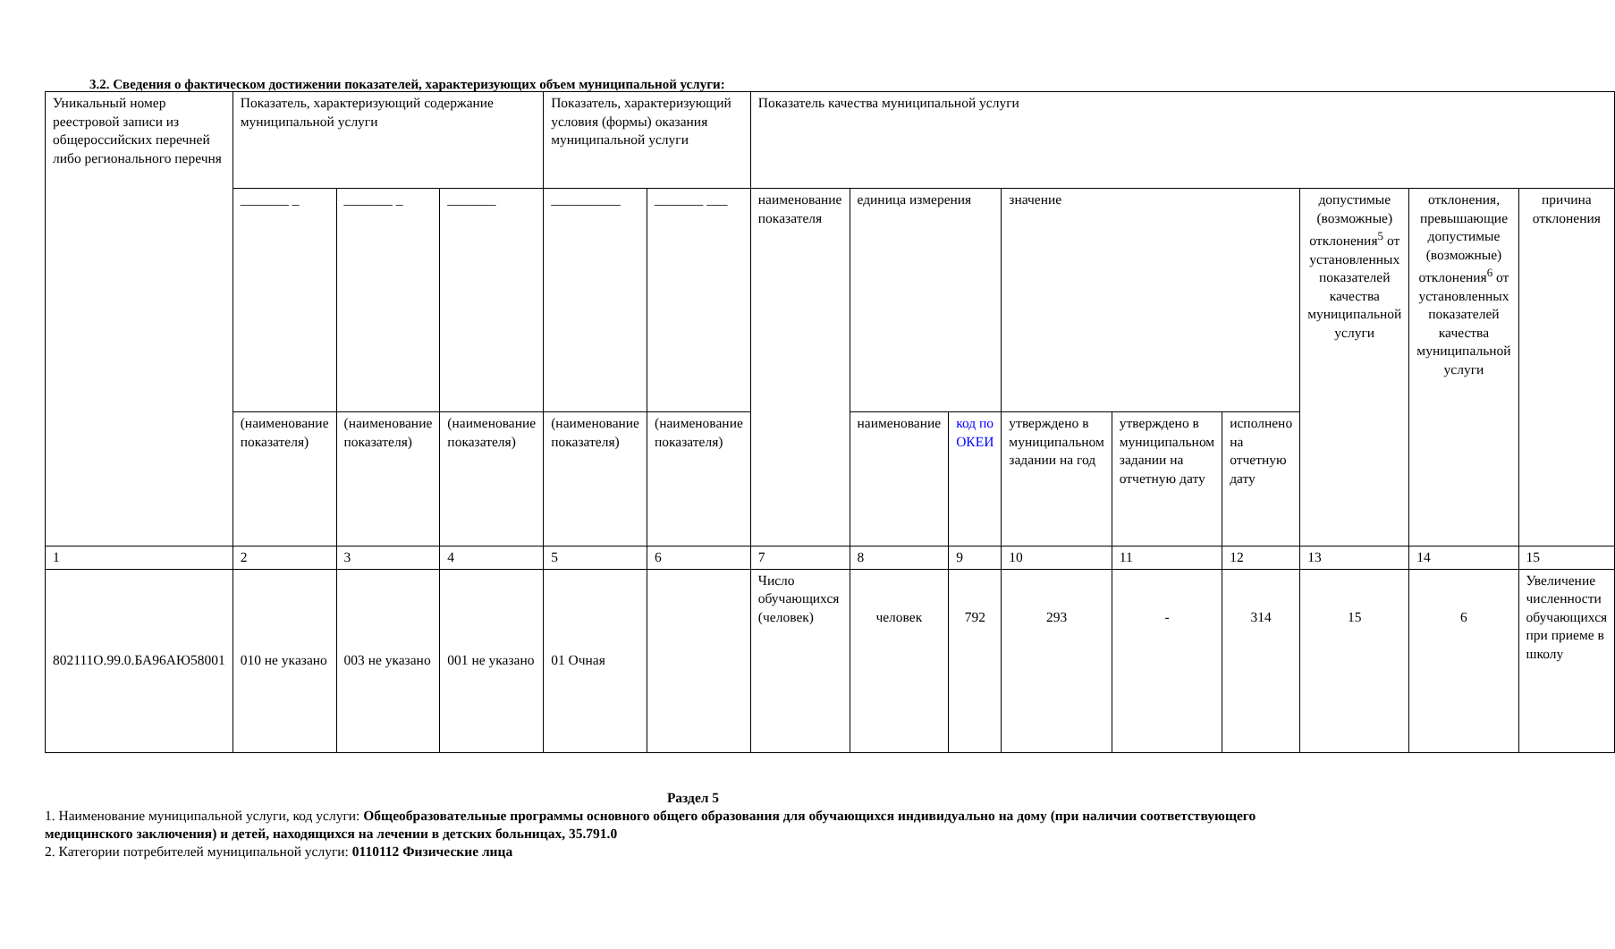3.2. Сведения о фактическом достижении показателей, характеризующих объем муниципальной услуги:
| Уникальный номер реестровой записи из общероссийских перечней либо регионального перечня | Показатель, характеризующий содержание муниципальной услуги | | | Показатель, характеризующий условия (формы) оказания муниципальной услуги | | Показатель качества муниципальной услуги | | | | | | | | |
| | _______ _ | _______ _ | _______ | __________ | _______ ___ | наименование показателя | единица измерения | | значение | | | допустимые (возможные) отклонения<sup>5</sup> от установленных показателей качества муниципальной услуги | отклонения, превышающие допустимые (возможные) отклонения<sup>6</sup> от установленных показателей качества муниципальной услуги | причина отклонения |
| | (наименование показателя) | (наименование показателя) | (наименование показателя) | (наименование показателя) | (наименование показателя) | | наименование | код по ОКЕИ | утверждено в муниципальном задании на год | утверждено в муниципальном задании на отчетную дату | исполнено на отчетную дату | | | |
| 1 | 2 | 3 | 4 | 5 | 6 | 7 | 8 | 9 | 10 | 11 | 12 | 13 | 14 | 15 |
| 802111О.99.0.БА96АЮ58001 | 010 не указано | 003 не указано | 001 не указано | 01 Очная | | Число обучающихся (человек) | человек | 792 | 293 | - | 314 | 15 | 6 | Увеличение численности обучающихся при приеме в школу |
Раздел 5
1. Наименование муниципальной услуги, код услуги: Общеобразовательные программы основного общего образования для обучающихся индивидуально на дому (при наличии соответствующего медицинского заключения) и детей, находящихся на лечении в детских больницах, 35.791.0
2. Категории потребителей муниципальной услуги: 0110112 Физические лица